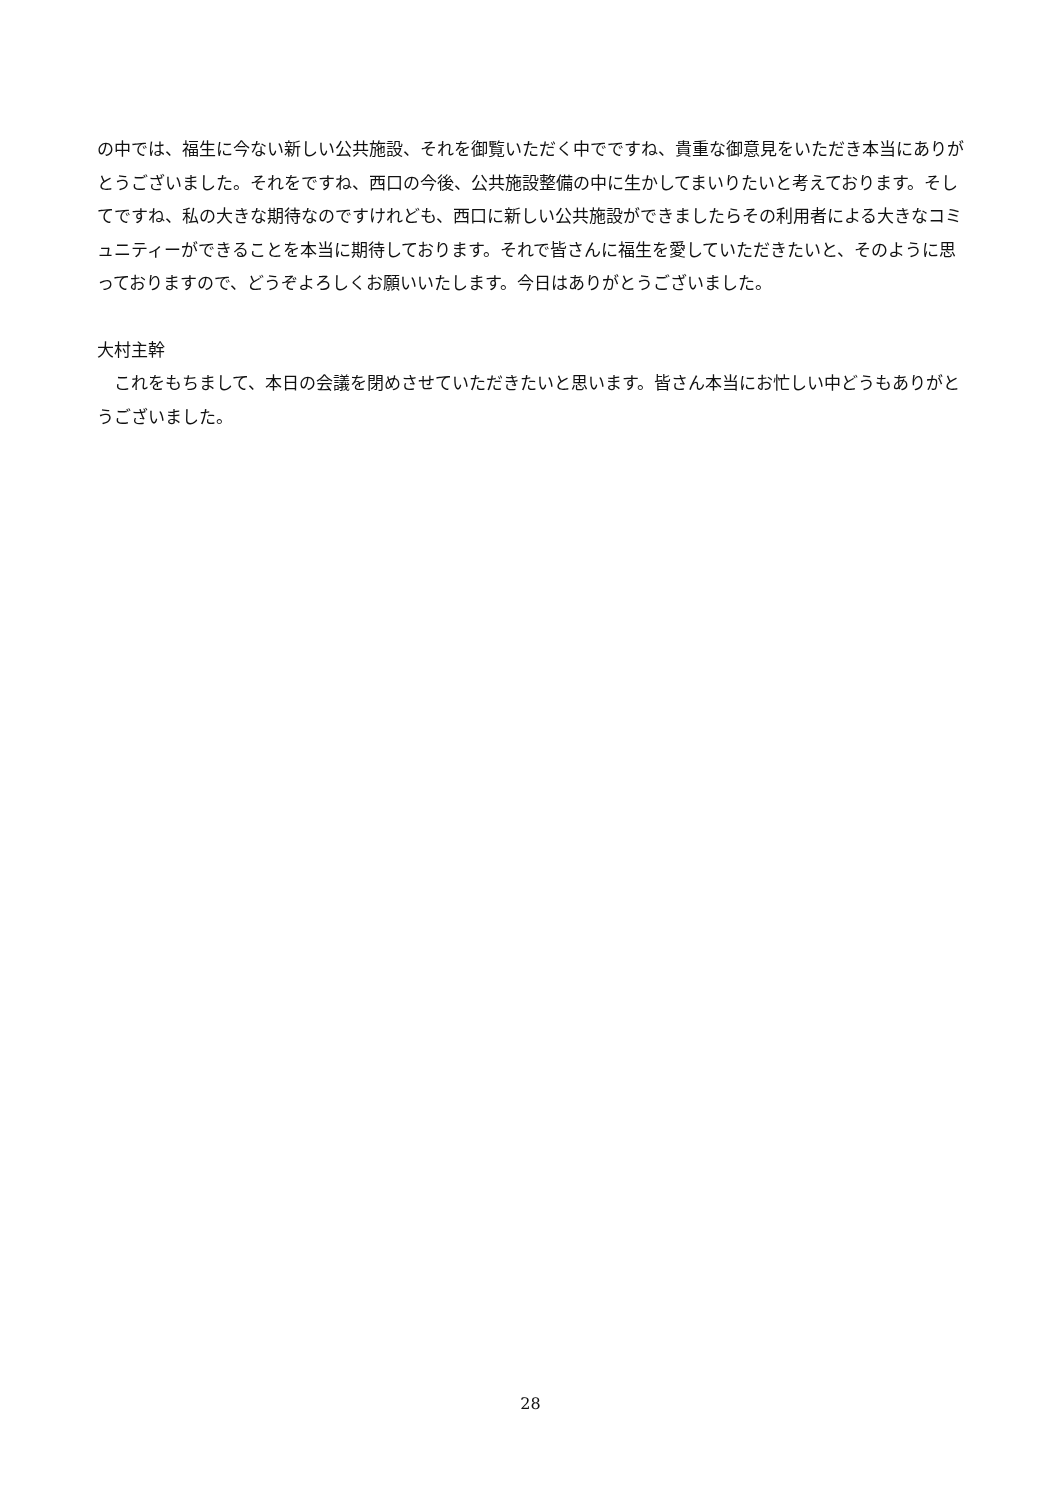の中では、福生に今ない新しい公共施設、それを御覧いただく中でですね、貴重な御意見をいただき本当にありがとうございました。それをですね、西口の今後、公共施設整備の中に生かしてまいりたいと考えております。そしてですね、私の大きな期待なのですけれども、西口に新しい公共施設ができましたらその利用者による大きなコミュニティーができることを本当に期待しております。それで皆さんに福生を愛していただきたいと、そのように思っておりますので、どうぞよろしくお願いいたします。今日はありがとうございました。
大村主幹
　これをもちまして、本日の会議を閉めさせていただきたいと思います。皆さん本当にお忙しい中どうもありがとうございました。
28